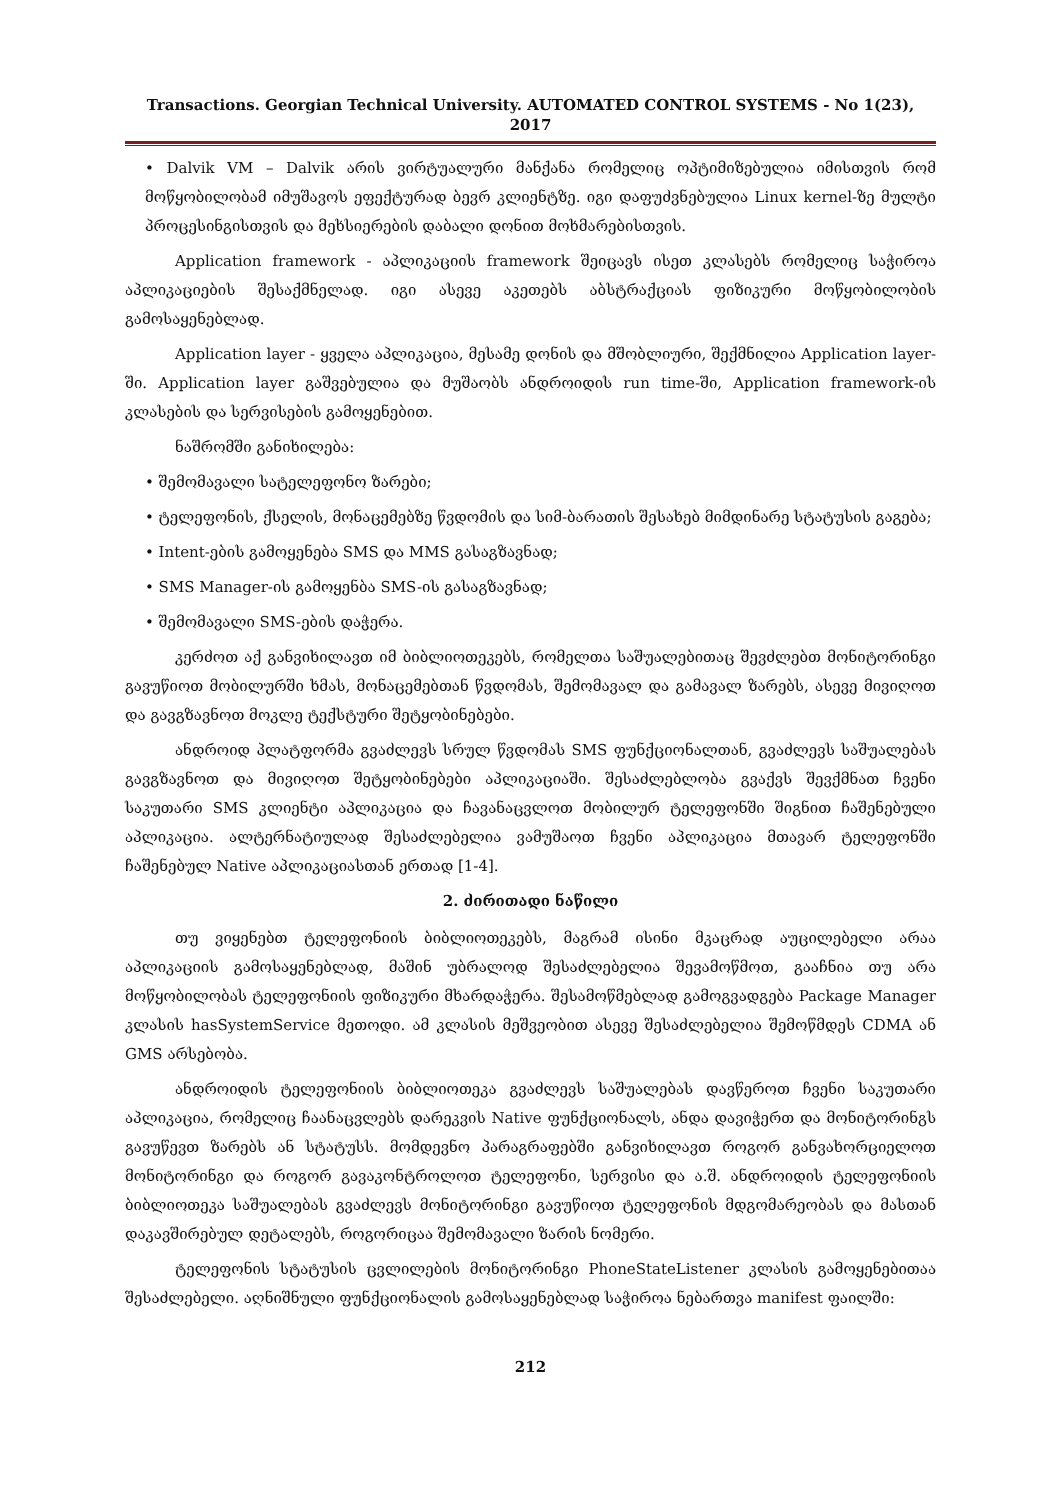Transactions. Georgian Technical University. AUTOMATED CONTROL SYSTEMS - No 1(23), 2017
• Dalvik VM – Dalvik არის ვირტუალური მანქანა რომელიც ოპტიმიზებულია იმისთვის რომ მოწყობილობამ იმუშავოს ეფექტურად ბევრ კლიენტზე. იგი დაფუძვნებულია Linux kernel-ზე მულტი პროცესინგისთვის და მეხსიერების დაბალი დონით მოხმარებისთვის.
Application framework - აპლიკაციის framework შეიცავს ისეთ კლასებს რომელიც საჭიროა აპლიკაციების შესაქმნელად. იგი ასევე აკეთებს აბსტრაქციას ფიზიკური მოწყობილობის გამოსაყენებლად.
Application layer - ყველა აპლიკაცია, მესამე დონის და მშობლიური, შექმნილია Application layer-ში. Application layer გაშვებულია და მუშაობს ანდროიდის run time-ში, Application framework-ის კლასების და სერვისების გამოყენებით.
ნაშრომში განიხილება:
• შემომავალი სატელეფონო ზარები;
• ტელეფონის, ქსელის, მონაცემებზე წვდომის და სიმ-ბარათის შესახებ მიმდინარე სტატუსის გაგება;
• Intent-ების გამოყენება SMS და MMS გასაგზავნად;
• SMS Manager-ის გამოყენბა SMS-ის გასაგზავნად;
• შემომავალი SMS-ების დაჭერა.
კერძოთ აქ განვიხილავთ იმ ბიბლიოთეკებს, რომელთა საშუალებითაც შევძლებთ მონიტორინგი გავუწიოთ მობილურში ხმას, მონაცემებთან წვდომას, შემომავალ და გამავალ ზარებს, ასევე მივიღოთ და გავგზავნოთ მოკლე ტექსტური შეტყობინებები.
ანდროიდ პლატფორმა გვაძლევს სრულ წვდომას SMS ფუნქციონალთან, გვაძლევს საშუალებას გავგზავნოთ და მივიღოთ შეტყობინებები აპლიკაციაში. შესაძლებლობა გვაქვს შევქმნათ ჩვენი საკუთარი SMS კლიენტი აპლიკაცია და ჩავანაცვლოთ მობილურ ტელეფონში შიგნით ჩაშენებული აპლიკაცია. ალტერნატიულად შესაძლებელია ვამუშაოთ ჩვენი აპლიკაცია მთავარ ტელეფონში ჩაშენებულ Native აპლიკაციასთან ერთად [1-4].
2. ძირითადი ნაწილი
თუ ვიყენებთ ტელეფონიის ბიბლიოთეკებს, მაგრამ ისინი მკაცრად აუცილებელი არაა აპლიკაციის გამოსაყენებლად, მაშინ უბრალოდ შესაძლებელია შევამოწმოთ, გააჩნია თუ არა მოწყობილობას ტელეფონიის ფიზიკური მხარდაჭერა. შესამოწმებლად გამოგვადგება Package Manager კლასის hasSystemService მეთოდი. ამ კლასის მეშვეობით ასევე შესაძლებელია შემოწმდეს CDMA ან GMS არსებობა.
ანდროიდის ტელეფონიის ბიბლიოთეკა გვაძლევს საშუალებას დავწეროთ ჩვენი საკუთარი აპლიკაცია, რომელიც ჩაანაცვლებს დარეკვის Native ფუნქციონალს, ანდა დავიჭერთ და მონიტორინგს გავუწევთ ზარებს ან სტატუსს. მომდევნო პარაგრაფებში განვიხილავთ როგორ განვახორციელოთ მონიტორინგი და როგორ გავაკონტროლოთ ტელეფონი, სერვისი და ა.შ. ანდროიდის ტელეფონიის ბიბლიოთეკა საშუალებას გვაძლევს მონიტორინგი გავუწიოთ ტელეფონის მდგომარეობას და მასთან დაკავშირებულ დეტალებს, როგორიცაა შემომავალი ზარის ნომერი.
ტელეფონის სტატუსის ცვლილების მონიტორინგი PhoneStateListener კლასის გამოყენებითაა შესაძლებელი. აღნიშნული ფუნქციონალის გამოსაყენებლად საჭიროა ნებართვა manifest ფაილში:
212